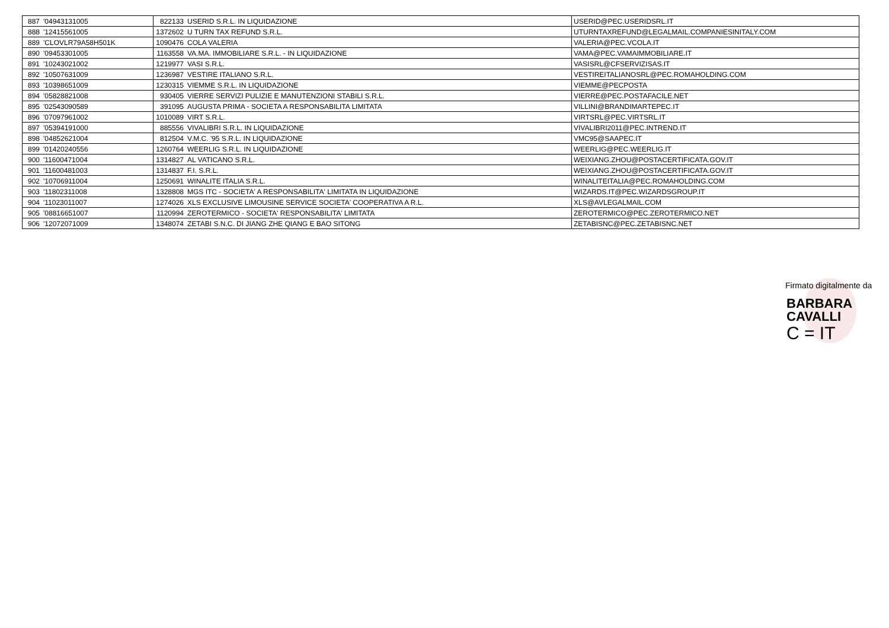| 887 | '04943131005 | 822133 | USERID S.R.L. IN LIQUIDAZIONE | USERID@PEC.USERIDSRL.IT |
| 888 | '12415561005 | 1372602 | U TURN TAX REFUND S.R.L. | UTURNTAXREFUND@LEGALMAIL.COMPANIESINITALY.COM |
| 889 | 'CLOVLR79A58H501K | 1090476 | COLA VALERIA | VALERIA@PEC.VCOLA.IT |
| 890 | '09453301005 | 1163558 | VA.MA. IMMOBILIARE S.R.L. - IN LIQUIDAZIONE | VAMA@PEC.VAMAIMMOBILIARE.IT |
| 891 | '10243021002 | 1219977 | VASI S.R.L. | VASISRL@CFSERVIZISAS.IT |
| 892 | '10507631009 | 1236987 | VESTIRE ITALIANO S.R.L. | VESTIREITALIANOSRL@PEC.ROMAHOLDING.COM |
| 893 | '10398651009 | 1230315 | VIEMME S.R.L. IN LIQUIDAZIONE | VIEMME@PECPOSTA |
| 894 | '05828821008 | 930405 | VIERRE SERVIZI PULIZIE E MANUTENZIONI STABILI S.R.L. | VIERRE@PEC.POSTAFACILE.NET |
| 895 | '02543090589 | 391095 | AUGUSTA PRIMA - SOCIETA A RESPONSABILITA LIMITATA | VILLINI@BRANDIMARTEPEC.IT |
| 896 | '07097961002 | 1010089 | VIRT S.R.L. | VIRTSRL@PEC.VIRTSRL.IT |
| 897 | '05394191000 | 885556 | VIVALIBRI S.R.L. IN LIQUIDAZIONE | VIVALIBRI2011@PEC.INTREND.IT |
| 898 | '04852621004 | 812504 | V.M.C. '95 S.R.L. IN LIQUIDAZIONE | VMC95@SAAPEC.IT |
| 899 | '01420240556 | 1260764 | WEERLIG S.R.L. IN LIQUIDAZIONE | WEERLIG@PEC.WEERLIG.IT |
| 900 | '11600471004 | 1314827 | AL VATICANO S.R.L. | WEIXIANG.ZHOU@POSTACERTIFICATA.GOV.IT |
| 901 | '11600481003 | 1314837 | F.I. S.R.L. | WEIXIANG.ZHOU@POSTACERTIFICATA.GOV.IT |
| 902 | '10706911004 | 1250691 | WINALITE ITALIA S.R.L. | WINALITEITALIA@PEC.ROMAHOLDING.COM |
| 903 | '11802311008 | 1328808 | MGS ITC - SOCIETA' A RESPONSABILITA' LIMITATA IN LIQUIDAZIONE | WIZARDS.IT@PEC.WIZARDSGROUP.IT |
| 904 | '11023011007 | 1274026 | XLS EXCLUSIVE LIMOUSINE SERVICE SOCIETA' COOPERATIVA A R.L. | XLS@AVLEGALMAIL.COM |
| 905 | '08816651007 | 1120994 | ZEROTERMICO - SOCIETA' RESPONSABILITA' LIMITATA | ZEROTERMICO@PEC.ZEROTERMICO.NET |
| 906 | '12072071009 | 1348074 | ZETABI S.N.C. DI JIANG ZHE QIANG E BAO SITONG | ZETABISNC@PEC.ZETABISNC.NET |
Firmato digitalmente da
BARBARA
CAVALLI
C = IT